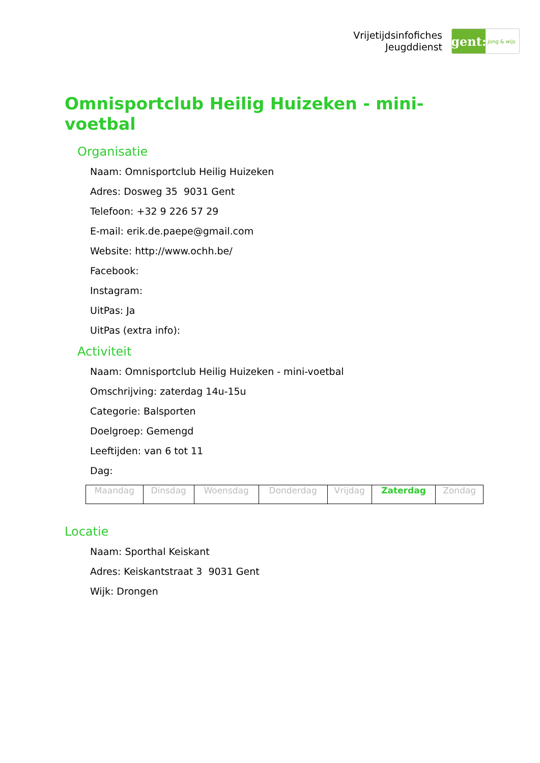Vrijetijdsinfofiches
Jeugddienst
gent:
jong & wijs
Omnisportclub Heilig Huizeken - mini-voetbal
Organisatie
Naam: Omnisportclub Heilig Huizeken
Adres: Dosweg 35 9031 Gent
Telefoon: +32 9 226 57 29
E-mail: erik.de.paepe@gmail.com
Website: http://www.ochh.be/
Facebook:
Instagram:
UitPas: Ja
UitPas (extra info):
Activiteit
Naam: Omnisportclub Heilig Huizeken - mini-voetbal
Omschrijving: zaterdag 14u-15u
Categorie: Balsporten
Doelgroep: Gemengd
Leeftijden: van 6 tot 11
Dag:
| Maandag | Dinsdag | Woensdag | Donderdag | Vrijdag | Zaterdag | Zondag |
Locatie
Naam: Sporthal Keiskant
Adres: Keiskantstraat 3 9031 Gent
Wijk: Drongen